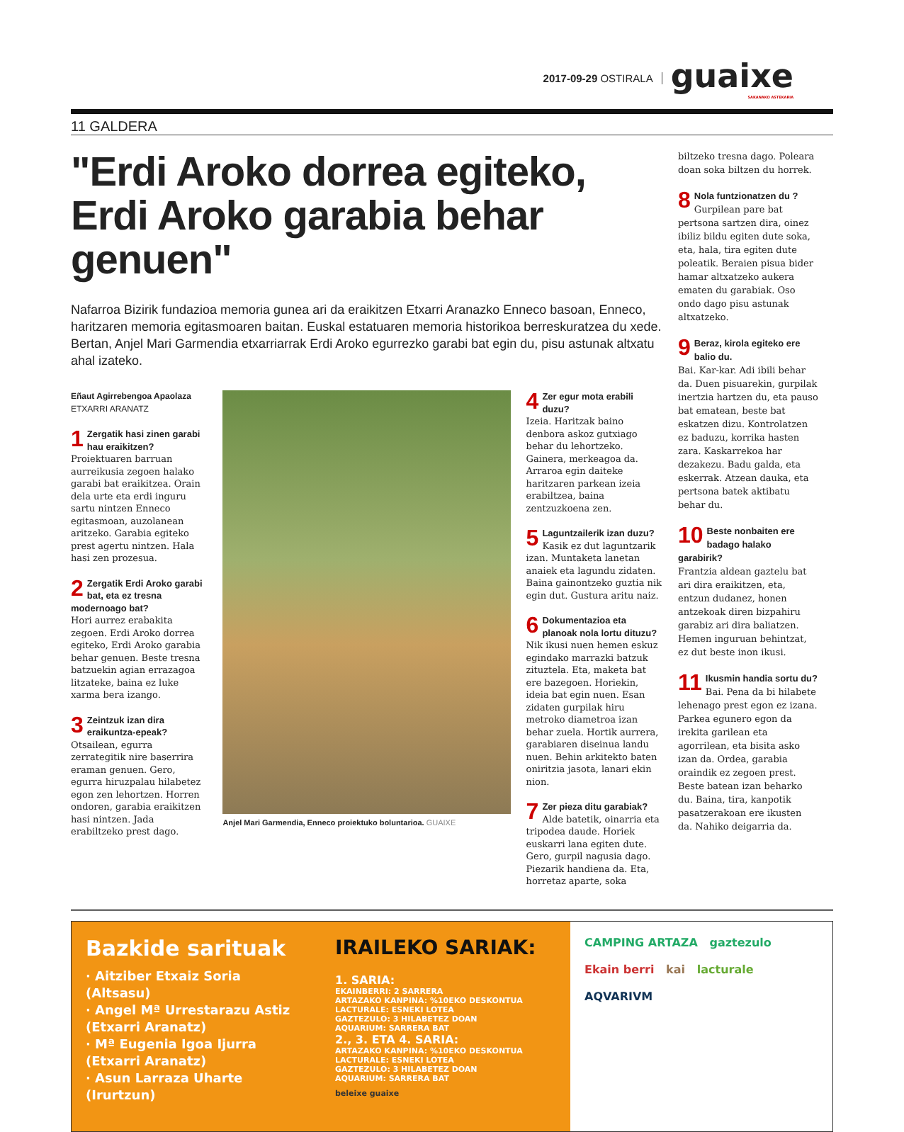2017-09-29 OSTIRALA
guaixe
SAKANAKO ASTEKARIA
11 GALDERA
"Erdi Aroko dorrea egiteko, Erdi Aroko garabia behar genuen"
Nafarroa Bizirik fundazioa memoria gunea ari da eraikitzen Etxarri Aranazko Enneco basoan, Enneco, haritzaren memoria egitasmoaren baitan. Euskal estatuaren memoria historikoa berreskuratzea du xede. Bertan, Anjel Mari Garmendia etxarriarrak Erdi Aroko egurrezko garabi bat egin du, pisu astunak altxatu ahal izateko.
Eñaut Agirrebengoa Apaolaza
ETXARRI ARANATZ
1 Zergatik hasi zinen garabi hau eraikitzen?
Proiektuaren barruan aurreikusia zegoen halako garabi bat eraikitzea. Orain dela urte eta erdi inguru sartu nintzen Enneco egitasmoan, auzolanean aritzeko. Garabia egiteko prest agertu nintzen. Hala hasi zen prozesua.
2 Zergatik Erdi Aroko garabi bat, eta ez tresna modernoago bat?
Hori aurrez erabakita zegoen. Erdi Aroko dorrea egiteko, Erdi Aroko garabia behar genuen. Beste tresna batzuekin agian errazagoa litzateke, baina ez luke xarma bera izango.
3 Zeintzuk izan dira eraikuntza-epeak?
Otsailean, egurra zerrategitik nire baserrira eraman genuen. Gero, egurra hiruzpalau hilabetez egon zen lehortzen. Horren ondoren, garabia eraikitzen hasi nintzen. Jada erabiltzeko prest dago.
Anjel Mari Garmendia, Enneco proiektuko boluntarioa. GUAIXE
4 Zer egur mota erabili duzu?
Izeia. Haritzak baino denbora askoz gutxiago behar du lehortzeko. Gainera, merkeagoa da. Arraroa egin daiteke haritzaren parkean izeia erabiltzea, baina zentzuzkoena zen.
5 Laguntzailerik izan duzu?
Kasik ez dut laguntzarik izan. Muntaketa lanetan anaiek eta lagundu zidaten. Baina gainontzeko guztia nik egin dut. Gustura aritu naiz.
6 Dokumentazioa eta planoak nola lortu dituzu?
Nik ikusi nuen hemen eskuz egindako marrazki batzuk zituztela. Eta, maketa bat ere bazegoen. Horiekin, ideia bat egin nuen. Esan zidaten gurpilak hiru metroko diametroa izan behar zuela. Hortik aurrera, garabiaren diseinua landu nuen. Behin arkitekto baten oniritzia jasota, lanari ekin nion.
7 Zer pieza ditu garabiak?
Alde batetik, oinarria eta tripodea daude. Horiek euskarri lana egiten dute. Gero, gurpil nagusia dago. Piezarik handiena da. Eta, horretaz aparte, soka
biltzeko tresna dago. Poleara doan soka biltzen du horrek.
8 Nola funtzionatzen du ?
Gurpilean pare bat pertsona sartzen dira, oinez ibiliz bildu egiten dute soka, eta, hala, tira egiten dute poleatik. Beraien pisua bider hamar altxatzeko aukera ematen du garabiak. Oso ondo dago pisu astunak altxatzeko.
9 Beraz, kirola egiteko ere balio du.
Bai. Kar-kar. Adi ibili behar da. Duen pisuarekin, gurpilak inertzia hartzen du, eta pauso bat ematean, beste bat eskatzen dizu. Kontrolatzen ez baduzu, korrika hasten zara. Kaskarrekoa har dezakezu. Badu galda, eta eskerrak. Atzean dauka, eta pertsona batek aktibatu behar du.
10 Beste nonbaiten ere badago halako garabirik?
Frantzia aldean gaztelu bat ari dira eraikitzen, eta, entzun dudanez, honen antzekoak diren bizpahiru garabiz ari dira baliatzen. Hemen inguruan behintzat, ez dut beste inon ikusi.
11 Ikusmin handia sortu du?
Bai. Pena da bi hilabete lehenago prest egon ez izana. Parkea egunero egon da irekita garilean eta agorrilean, eta bisita asko izan da. Ordea, garabia oraindik ez zegoen prest. Beste batean izan beharko du. Baina, tira, kanpotik pasatzerakoan ere ikusten da. Nahiko deigarria da.
Bazkide sarituak
· Aitziber Etxaiz Soria
(Altsasu)
· Angel Mª Urrestarazu Astiz
(Etxarri Aranatz)
· Mª Eugenia Igoa Ijurra
(Etxarri Aranatz)
· Asun Larraza Uharte
(Irurtzun)
IRAILEKO SARIAK:
1. SARIA:
EKAINBERRI: 2 SARRERA
ARTAZAKO KANPINA: %10EKO DESKONTUA
LACTURALE: ESNEKI LOTEA
GAZTEZULO: 3 HILABETEZ DOAN
AQUARIUM: SARRERA BAT
2., 3. ETA 4. SARIA:
ARTAZAKO KANPINA: %10EKO DESKONTUA
LACTURALE: ESNEKI LOTEA
GAZTEZULO: 3 HILABETEZ DOAN
AQUARIUM: SARRERA BAT
beleixe guaixe
CAMPING ARTAZA gaztezulo
Ekain berri kai lacturale
AQVARIVM